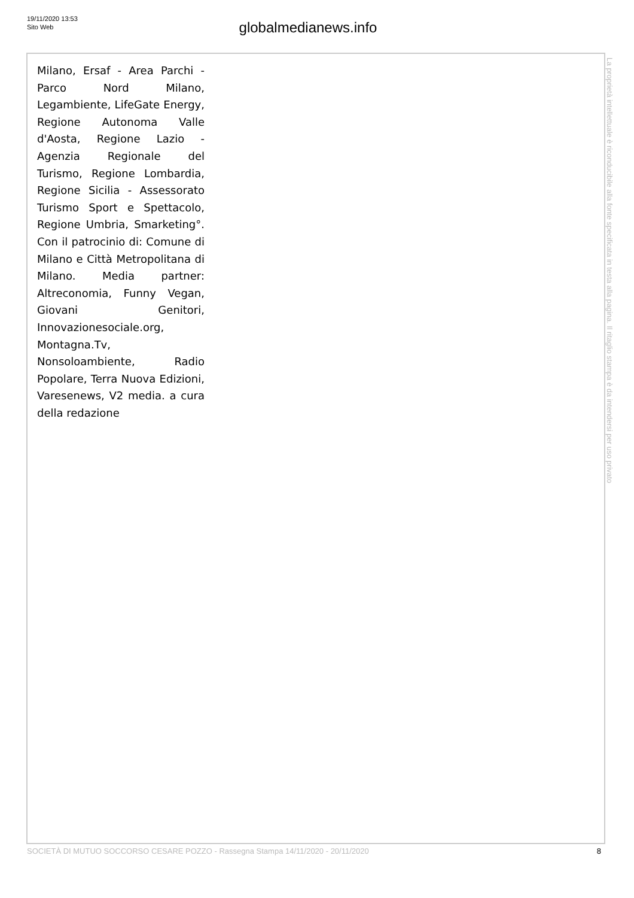19/11/2020 13:53
Sito Web
globalmedianews.info
Milano, Ersaf - Area Parchi - Parco Nord Milano, Legambiente, LifeGate Energy, Regione Autonoma Valle d'Aosta, Regione Lazio - Agenzia Regionale del Turismo, Regione Lombardia, Regione Sicilia - Assessorato Turismo Sport e Spettacolo, Regione Umbria, Smarketing°. Con il patrocinio di: Comune di Milano e Città Metropolitana di Milano. Media partner: Altreconomia, Funny Vegan, Giovani Genitori, Innovazionesociale.org, Montagna.Tv, Nonsoloambiente, Radio Popolare, Terra Nuova Edizioni, Varesenews, V2 media. a cura della redazione
La proprietà intellettuale è riconducibile alla fonte specificata in testa alla pagina. Il ritaglio stampa è da intendersi per uso privato
SOCIETÀ DI MUTUO SOCCORSO CESARE POZZO - Rassegna Stampa 14/11/2020 - 20/11/2020 8